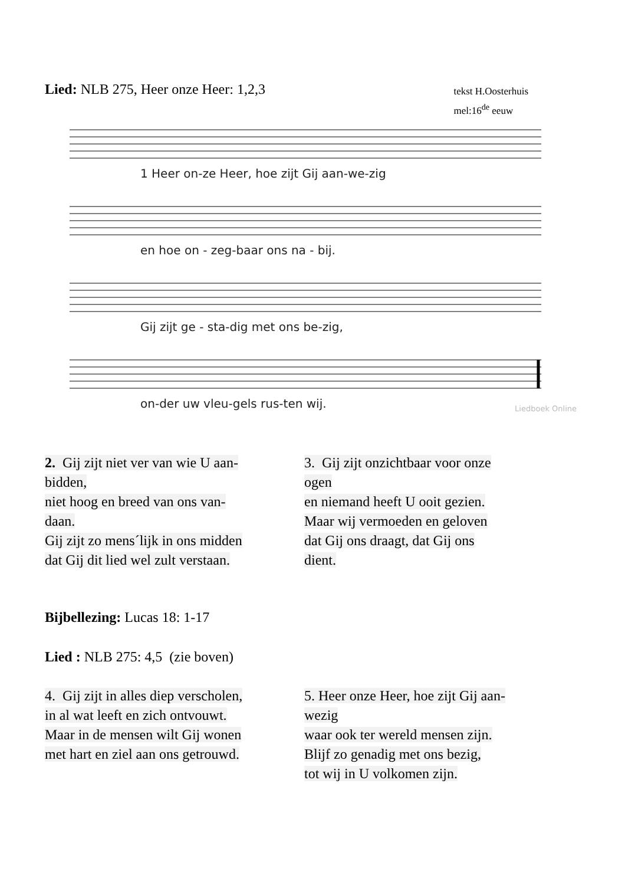Lied: NLB 275, Heer onze Heer: 1,2,3
tekst H.Oosterhuis
mel:16<sup>de</sup> eeuw
1 Heer on-ze Heer, hoe zijt Gij aan-we-zig
en hoe on - zeg-baar ons na - bij.
Gij zijt ge - sta-dig met ons be-zig,
on-der uw vleu-gels rus-ten wij.
Liedboek Online
2. Gij zijt niet ver van wie U aan-
bidden,
niet hoog en breed van ons van-
daan.
Gij zijt zo mens´lijk in ons midden
dat Gij dit lied wel zult verstaan.
3. Gij zijt onzichtbaar voor onze
ogen
en niemand heeft U ooit gezien.
Maar wij vermoeden en geloven
dat Gij ons draagt, dat Gij ons
dient.
Bijbellezing: Lucas 18: 1-17
Lied : NLB 275: 4,5 (zie boven)
4. Gij zijt in alles diep verscholen,
in al wat leeft en zich ontvouwt.
Maar in de mensen wilt Gij wonen
met hart en ziel aan ons getrouwd.
5. Heer onze Heer, hoe zijt Gij aan-
wezig
waar ook ter wereld mensen zijn.
Blijf zo genadig met ons bezig,
tot wij in U volkomen zijn.